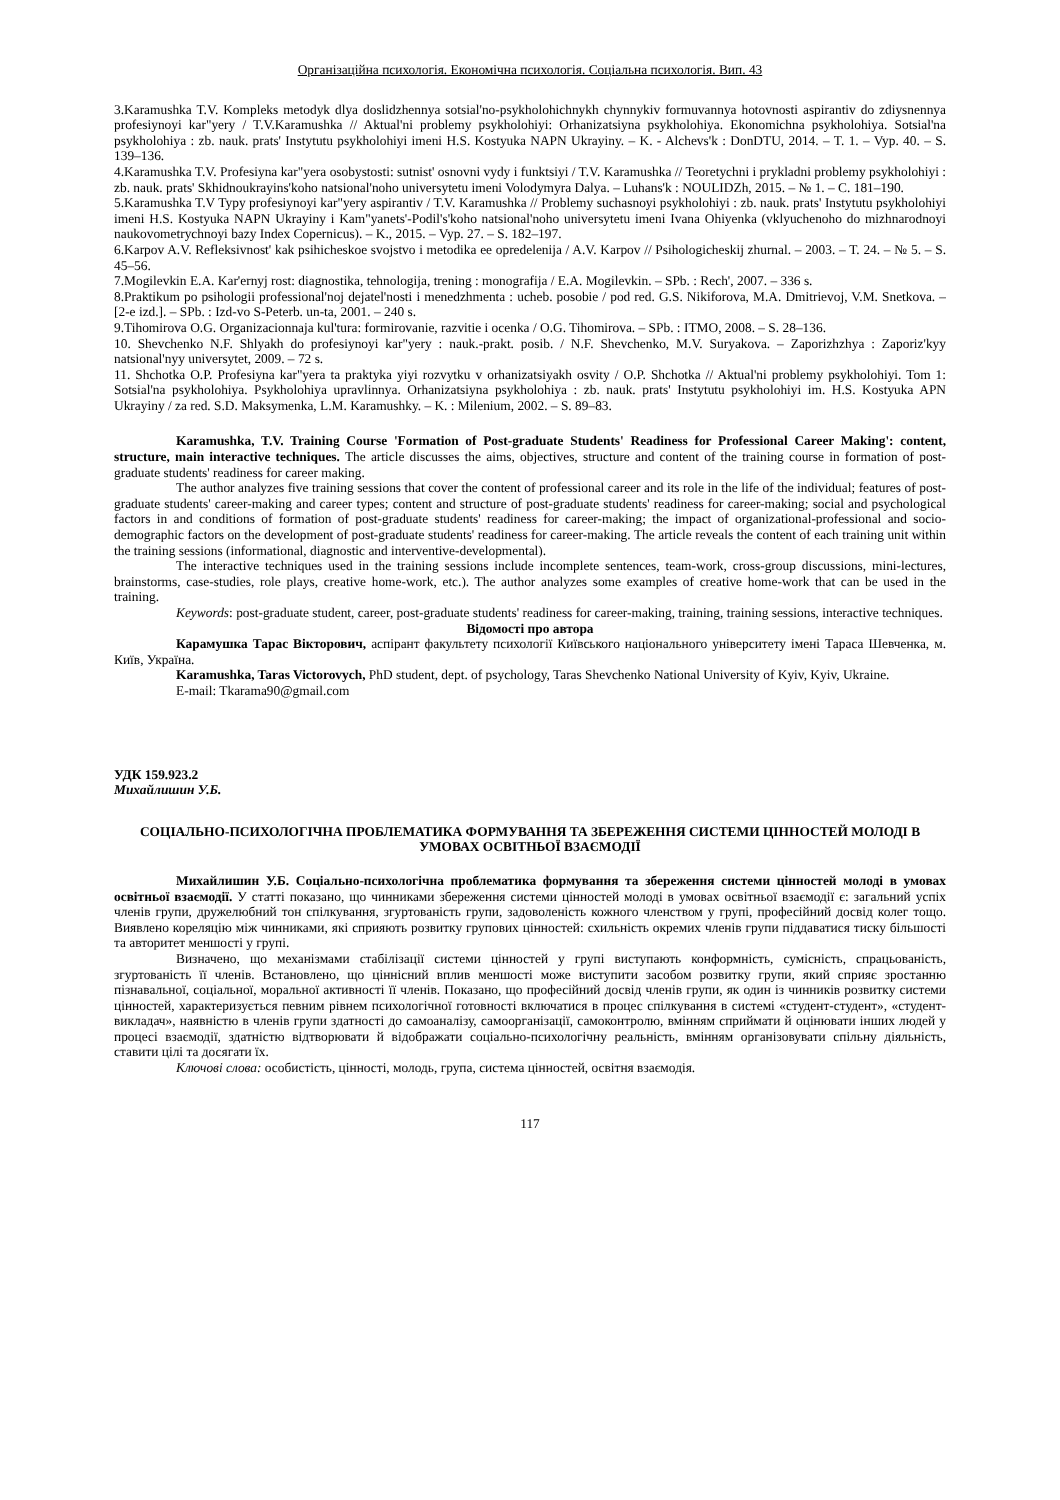Організаційна психологія. Економічна психологія. Соціальна психологія. Вип. 43
3.Karamushka T.V. Kompleks metodyk dlya doslidzhennya sotsial'no-psykholohichnykh chynnykiv formuvannya hotovnosti aspirantiv do zdiysnennya profesiynoyi kar"yery / T.V.Karamushka // Aktual'ni problemy psykholohiyi: Orhanizatsiyna psykholohiya. Ekonomichna psykholohiya. Sotsial'na psykholohiya : zb. nauk. prats' Instytutu psykholohiyi imeni H.S. Kostyuka NAPN Ukrayiny. – K. - Alchevs'k : DonDTU, 2014. – T. 1. – Vyp. 40. – S. 139–136.
4.Karamushka T.V. Profesiyna kar"yera osobystosti: sutnist' osnovni vydy i funktsiyi / T.V. Karamushka // Teoretychni i prykladni problemy psykholohiyi : zb. nauk. prats' Skhidnoukrayins'koho natsional'noho universytetu imeni Volodymyra Dalya. – Luhans'k : NOULIDZh, 2015. – № 1. – С. 181–190.
5.Karamushka T.V Typy profesiynoyi kar"yery aspirantiv / T.V. Karamushka // Problemy suchasnoyi psykholohiyi : zb. nauk. prats' Instytutu psykholohiyi imeni H.S. Kostyuka NAPN Ukrayiny i Kam"yanets'-Podil's'koho natsional'noho universytetu imeni Ivana Ohiyenka (vklyuchenoho do mizhnarodnoyi naukovometrychnoyi bazy Index Copernicus). – K., 2015. – Vyp. 27. – S. 182–197.
6.Karpov A.V. Refleksivnost' kak psihicheskoe svojstvo i metodika ee opredelenija / A.V. Karpov // Psihologicheskij zhurnal. – 2003. – T. 24. – № 5. – S. 45–56.
7.Mogilevkin E.A. Kar'ernyj rost: diagnostika, tehnologija, trening : monografija / E.A. Mogilevkin. – SPb. : Rech', 2007. – 336 s.
8.Praktikum po psihologii professional'noj dejatel'nosti i menedzhmenta : ucheb. posobie / pod red. G.S. Nikiforova, M.A. Dmitrievoj, V.M. Snetkova. – [2-e izd.]. – SPb. : Izd-vo S-Peterb. un-ta, 2001. – 240 s.
9.Tihomirova O.G. Organizacionnaja kul'tura: formirovanie, razvitie i ocenka / O.G. Tihomirova. – SPb. : ITMO, 2008. – S. 28–136.
10. Shevchenko N.F. Shlyakh do profesiynoyi kar"yery : nauk.-prakt. posib. / N.F. Shevchenko, M.V. Suryakova. – Zaporizhzhya : Zaporiz'kyy natsional'nyy universytet, 2009. – 72 s.
11. Shchotka O.P. Profesiyna kar"yera ta praktyka yiyi rozvytku v orhanizatsiyakh osvity / O.P. Shchotka // Aktual'ni problemy psykholohiyi. Tom 1: Sotsial'na psykholohiya. Psykholohiya upravlinnya. Orhanizatsiyna psykholohiya : zb. nauk. prats' Instytutu psykholohiyi im. H.S. Kostyuka APN Ukrayiny / za red. S.D. Maksymenka, L.M. Karamushky. – K. : Milenium, 2002. – S. 89–83.
Karamushka, T.V. Training Course 'Formation of Post-graduate Students' Readiness for Professional Career Making': content, structure, main interactive techniques. The article discusses the aims, objectives, structure and content of the training course in formation of post-graduate students' readiness for career making.
The author analyzes five training sessions that cover the content of professional career and its role in the life of the individual; features of post-graduate students' career-making and career types; content and structure of post-graduate students' readiness for career-making; social and psychological factors in and conditions of formation of post-graduate students' readiness for career-making; the impact of organizational-professional and socio-demographic factors on the development of post-graduate students' readiness for career-making. The article reveals the content of each training unit within the training sessions (informational, diagnostic and interventive-developmental).
The interactive techniques used in the training sessions include incomplete sentences, team-work, cross-group discussions, mini-lectures, brainstorms, case-studies, role plays, creative home-work, etc.). The author analyzes some examples of creative home-work that can be used in the training.
Keywords: post-graduate student, career, post-graduate students' readiness for career-making, training, training sessions, interactive techniques.
Відомості про автора
Карамушка Тарас Вікторович, аспірант факультету психології Київського національного університету імені Тараса Шевченка, м. Київ, Україна.
Karamushka, Taras Victorovych, PhD student, dept. of psychology, Taras Shevchenko National University of Kyiv, Kyiv, Ukraine.
E-mail: Tkarama90@gmail.com
УДК 159.923.2
Михайлишин У.Б.
СОЦІАЛЬНО-ПСИХОЛОГІЧНА ПРОБЛЕМАТИКА ФОРМУВАННЯ ТА ЗБЕРЕЖЕННЯ СИСТЕМИ ЦІННОСТЕЙ МОЛОДІ В УМОВАХ ОСВІТНЬОЇ ВЗАЄМОДІЇ
Михайлишин У.Б. Соціально-психологічна проблематика формування та збереження системи цінностей молоді в умовах освітньої взаємодії. У статті показано, що чинниками збереження системи цінностей молоді в умовах освітньої взаємодії є: загальний успіх членів групи, дружелюбний тон спілкування, згуртованість групи, задоволеність кожного членством у групі, професійний досвід колег тощо. Виявлено кореляцію між чинниками, які сприяють розвитку групових цінностей: схильність окремих членів групи піддаватися тиску більшості та авторитет меншості у групі.
Визначено, що механізмами стабілізації системи цінностей у групі виступають конформність, сумісність, спрацьованість, згуртованість її членів. Встановлено, що ціннісний вплив меншості може виступити засобом розвитку групи, який сприяє зростанню пізнавальної, соціальної, моральної активності її членів. Показано, що професійний досвід членів групи, як один із чинників розвитку системи цінностей, характеризується певним рівнем психологічної готовності включатися в процес спілкування в системі «студент-студент», «студент-викладач», наявністю в членів групи здатності до самоаналізу, самоорганізації, самоконтролю, вмінням сприймати й оцінювати інших людей у процесі взаємодії, здатністю відтворювати й відображати соціально-психологічну реальність, вмінням організовувати спільну діяльність, ставити цілі та досягати їх.
Ключові слова: особистість, цінності, молодь, група, система цінностей, освітня взаємодія.
117